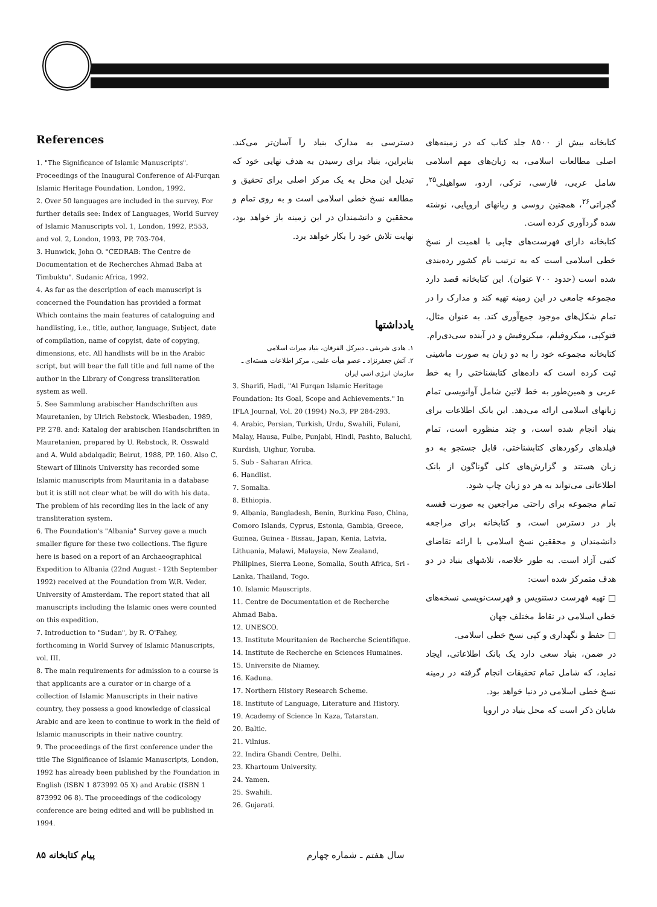References
1. "The Significance of Islamic Manuscripts". Proceedings of the Inaugural Conference of Al-Furqan Islamic Heritage Foundation. London, 1992.
2. Over 50 languages are included in the survey. For further details see: Index of Languages, World Survey of Islamic Manuscripts vol. 1, London, 1992, P.553, and vol. 2, London, 1993, PP. 703-704.
3. Hunwick, John O. "CEDRAB: The Centre de Documentation et de Recherches Ahmad Baba at Timbuktu". Sudanic Africa, 1992.
4. As far as the description of each manuscript is concerned the Foundation has provided a format Which contains the main features of cataloguing and handlisting, i.e., title, author, language, Subject, date of compilation, name of copyist, date of copying, dimensions, etc. All handlists will be in the Arabic script, but will bear the full title and full name of the author in the Library of Congress transliteration system as well.
5. See Sammlung arabischer Handschriften aus Mauretanien, by Ulrich Rebstock, Wiesbaden, 1989, PP. 278. and: Katalog der arabischen Handschriften in Mauretanien, prepared by U. Rebstock, R. Osswald and A. Wuld abdalqadir, Beirut, 1988, PP. 160. Also C. Stewart of Illinois University has recorded some Islamic manuscripts from Mauritania in a database but it is still not clear what be will do with his data. The problem of his recording lies in the lack of any transliteration system.
6. The Foundation's "Albania" Survey gave a much smaller figure for these two collections. The figure here is based on a report of an Archaeographical Expedition to Albania (22nd August - 12th September 1992) received at the Foundation from W.R. Veder. University of Amsterdam. The report stated that all manuscripts including the Islamic ones were counted on this expedition.
7. Introduction to "Sudan", by R. O'Fahey, forthcoming in World Survey of Islamic Manuscripts, vol. III.
8. The main requirements for admission to a course is that applicants are a curator or in charge of a collection of Islamic Manuscripts in their native country, they possess a good knowledge of classical Arabic and are keen to continue to work in the field of Islamic manuscripts in their native country.
9. The proceedings of the first conference under the title The Significance of Islamic Manuscripts, London, 1992 has already been published by the Foundation in English (ISBN 1 873992 05 X) and Arabic (ISBN 1 873992 06 8). The proceedings of the codicology conference are being edited and will be published in 1994.
دسترسی به مدارک بنیاد را آسان‌تر می‌کند. بنابراین، بنیاد برای رسیدن به هدف نهایی خود که تبدیل این محل به یک مرکز اصلی برای تحقیق و مطالعه نسخ خطی اسلامی است و به روی تمام و محققین و دانشمندان در این زمینه باز خواهد بود، نهایت تلاش خود را بکار خواهد برد.
یادداشتها
۱. هادی شریفی ـ دبیرکل الفرقان، بنیاد میراث اسلامی
۲. آتش جعفرنژاد ـ عضو هیأت علمی، مرکز اطلاعات هسته‌ای ـ سازمان انرژی اتمی ایران
3. Sharifi, Hadi, "Al Furqan Islamic Heritage Foundation: Its Goal, Scope and Achievements." In IFLA Journal, Vol. 20 (1994) No.3, PP 284-293.
4. Arabic, Persian, Turkish, Urdu, Swahili, Fulani, Malay, Hausa, Fulbe, Punjabi, Hindi, Pashto, Baluchi, Kurdish, Uighur, Yoruba.
5. Sub - Saharan Africa.
6. Handlist.
7. Somalia.
8. Ethiopia.
9. Albania, Bangladesh, Benin, Burkina Faso, China, Comoro Islands, Cyprus, Estonia, Gambia, Greece, Guinea, Guinea - Bissau, Japan, Kenia, Latvia, Lithuania, Malawi, Malaysia, New Zealand, Philipines, Sierra Leone, Somalia, South Africa, Sri - Lanka, Thailand, Togo.
10. Islamic Mauscripts.
11. Centre de Documentation et de Recherche Ahmad Baba.
12. UNESCO.
13. Institute Mouritanien de Recherche Scientifique.
14. Institute de Recherche en Sciences Humaines.
15. Universite de Niamey.
16. Kaduna.
17. Northern History Research Scheme.
18. Institute of Language, Literature and History.
19. Academy of Science In Kaza, Tatarstan.
20. Baltic.
21. Vilnius.
22. Indira Ghandi Centre, Delhi.
23. Khartoum University.
24. Yamen.
25. Swahili.
26. Gujarati.
کتابخانه بیش از ۸۵۰۰ جلد کتاب که در زمینه‌های اصلی مطالعات اسلامی، به زبان‌های مهم اسلامی شامل عربی، فارسی، ترکی، اردو، سواهیلی<sup>۲۵</sup>، گجراتی<sup>۲۶</sup>، همچنین روسی و زبانهای اروپایی، نوشته شده گردآوری کرده است.
کتابخانه دارای فهرست‌های چاپی با اهمیت از نسخ خطی اسلامی است که به ترتیب نام کشور رده‌بندی شده است (حدود ۷۰۰ عنوان). این کتابخانه قصد دارد مجموعه جامعی در این زمینه تهیه کند و مدارک را در تمام شکل‌های موجود جمع‌آوری کند. به عنوان مثال، فتوکپی، میکروفیلم، میکروفیش و در آینده سی‌دی‌رام.
کتابخانه مجموعه خود را به دو زبان به صورت ماشینی ثبت کرده است که داده‌های کتابشناختی را به خط عربی و همین‌طور به خط لاتین شامل آوانویسی تمام زبانهای اسلامی ارائه می‌دهد. این بانک اطلاعات برای بنیاد انجام شده است، و چند منظوره است، تمام فیلدهای رکوردهای کتابشناختی، قابل جستجو به دو زبان هستند و گزارش‌های کلی گوناگون از بانک اطلاعاتی می‌تواند به هر دو زبان چاپ شود.
تمام مجموعه برای راحتی مراجعین به صورت قفسه باز در دسترس است، و کتابخانه برای مراجعه دانشمندان و محققین نسخ اسلامی با ارائه تقاضای کتبی آزاد است. به طور خلاصه، تلاشهای بنیاد در دو هدف متمرکز شده است:
□ تهیه فهرست دستنویس و فهرست‌نویسی نسخه‌های خطی اسلامی در نقاط مختلف جهان
□ حفظ و نگهداری و کپی نسخ خطی اسلامی.
در ضمن، بنیاد سعی دارد یک بانک اطلاعاتی، ایجاد نماید، که شامل تمام تحقیقات انجام گرفته در زمینه نسخ خطی اسلامی در دنیا خواهد بود.
شایان ذکر است که محل بنیاد در اروپا
۸۵ پیام کتابخانه سال هفتم ـ شماره چهارم